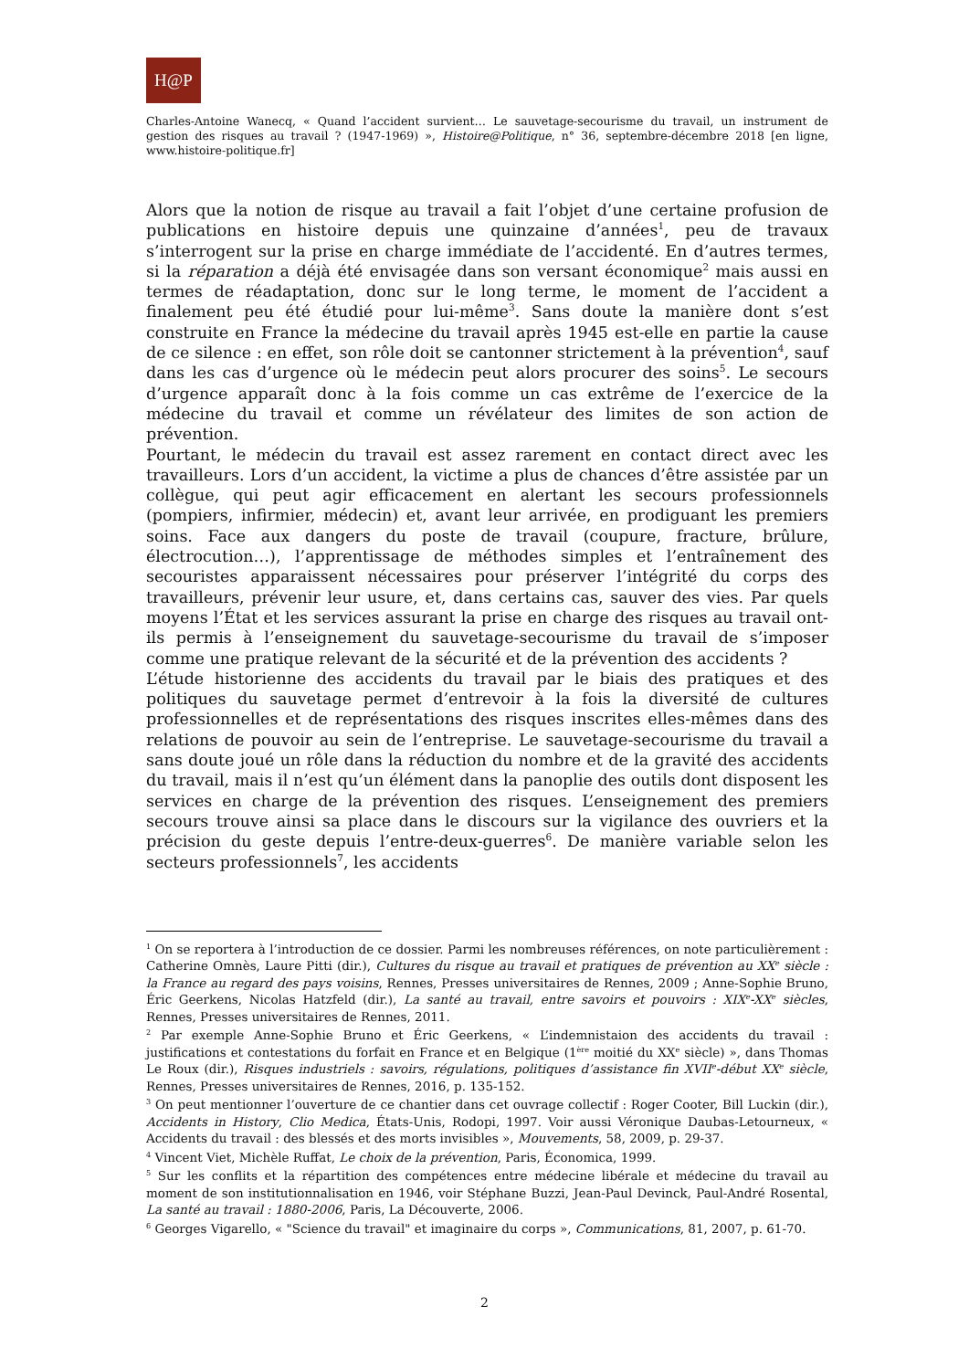H@P
Charles-Antoine Wanecq, « Quand l’accident survient… Le sauvetage-secourisme du travail, un instrument de gestion des risques au travail ? (1947-1969) », Histoire@Politique, n° 36, septembre-décembre 2018 [en ligne, www.histoire-politique.fr]
Alors que la notion de risque au travail a fait l’objet d’une certaine profusion de publications en histoire depuis une quinzaine d’années<sup>1</sup>, peu de travaux s’interrogent sur la prise en charge immédiate de l’accidenté. En d’autres termes, si la réparation a déjà été envisagée dans son versant économique<sup>2</sup> mais aussi en termes de réadaptation, donc sur le long terme, le moment de l’accident a finalement peu été étudié pour lui-même<sup>3</sup>. Sans doute la manière dont s’est construite en France la médecine du travail après 1945 est-elle en partie la cause de ce silence : en effet, son rôle doit se cantonner strictement à la prévention<sup>4</sup>, sauf dans les cas d’urgence où le médecin peut alors procurer des soins<sup>5</sup>. Le secours d’urgence apparaît donc à la fois comme un cas extrême de l’exercice de la médecine du travail et comme un révélateur des limites de son action de prévention.
Pourtant, le médecin du travail est assez rarement en contact direct avec les travailleurs. Lors d’un accident, la victime a plus de chances d’être assistée par un collègue, qui peut agir efficacement en alertant les secours professionnels (pompiers, infirmier, médecin) et, avant leur arrivée, en prodiguant les premiers soins. Face aux dangers du poste de travail (coupure, fracture, brûlure, électrocution…), l’apprentissage de méthodes simples et l’entraînement des secouristes apparaissent nécessaires pour préserver l’intégrité du corps des travailleurs, prévenir leur usure, et, dans certains cas, sauver des vies. Par quels moyens l’État et les services assurant la prise en charge des risques au travail ont-ils permis à l’enseignement du sauvetage-secourisme du travail de s’imposer comme une pratique relevant de la sécurité et de la prévention des accidents ?
L’étude historienne des accidents du travail par le biais des pratiques et des politiques du sauvetage permet d’entrevoir à la fois la diversité de cultures professionnelles et de représentations des risques inscrites elles-mêmes dans des relations de pouvoir au sein de l’entreprise. Le sauvetage-secourisme du travail a sans doute joué un rôle dans la réduction du nombre et de la gravité des accidents du travail, mais il n’est qu’un élément dans la panoplie des outils dont disposent les services en charge de la prévention des risques. L’enseignement des premiers secours trouve ainsi sa place dans le discours sur la vigilance des ouvriers et la précision du geste depuis l’entre-deux-guerres<sup>6</sup>. De manière variable selon les secteurs professionnels<sup>7</sup>, les accidents
<sup>1</sup> On se reportera à l’introduction de ce dossier. Parmi les nombreuses références, on note particulièrement : Catherine Omnès, Laure Pitti (dir.), Cultures du risque au travail et pratiques de prévention au XX<sup>e</sup> siècle : la France au regard des pays voisins, Rennes, Presses universitaires de Rennes, 2009 ; Anne-Sophie Bruno, Éric Geerkens, Nicolas Hatzfeld (dir.), La santé au travail, entre savoirs et pouvoirs : XIX<sup>e</sup>-XX<sup>e</sup> siècles, Rennes, Presses universitaires de Rennes, 2011.
<sup>2</sup> Par exemple Anne-Sophie Bruno et Éric Geerkens, « L’indemnistaion des accidents du travail : justifications et contestations du forfait en France et en Belgique (1<sup>ère</sup> moitié du XX<sup>e</sup> siècle) », dans Thomas Le Roux (dir.), Risques industriels : savoirs, régulations, politiques d’assistance fin XVII<sup>e</sup>-début XX<sup>e</sup> siècle, Rennes, Presses universitaires de Rennes, 2016, p. 135-152.
<sup>3</sup> On peut mentionner l’ouverture de ce chantier dans cet ouvrage collectif : Roger Cooter, Bill Luckin (dir.), Accidents in History, Clio Medica, États-Unis, Rodopi, 1997. Voir aussi Véronique Daubas-Letourneux, « Accidents du travail : des blessés et des morts invisibles », Mouvements, 58, 2009, p. 29-37.
<sup>4</sup> Vincent Viet, Michèle Ruffat, Le choix de la prévention, Paris, Économica, 1999.
<sup>5</sup> Sur les conflits et la répartition des compétences entre médecine libérale et médecine du travail au moment de son institutionnalisation en 1946, voir Stéphane Buzzi, Jean-Paul Devinck, Paul-André Rosental, La santé au travail : 1880-2006, Paris, La Découverte, 2006.
<sup>6</sup> Georges Vigarello, « "Science du travail" et imaginaire du corps », Communications, 81, 2007, p. 61-70.
2